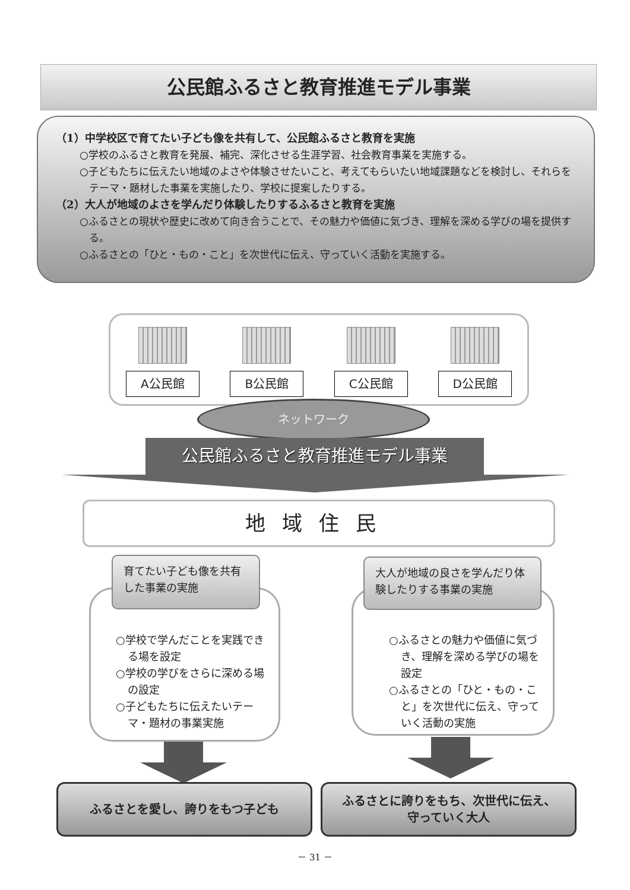公民館ふるさと教育推進モデル事業
（1）中学校区で育てたい子ども像を共有して、公民館ふるさと教育を実施
○学校のふるさと教育を発展、補完、深化させる生涯学習、社会教育事業を実施する。
○子どもたちに伝えたい地域のよさや体験させたいこと、考えてもらいたい地域課題などを検討し、それらをテーマ・題材した事業を実施したり、学校に提案したりする。
（2）大人が地域のよさを学んだり体験したりするふるさと教育を実施
○ふるさとの現状や歴史に改めて向き合うことで、その魅力や価値に気づき、理解を深める学びの場を提供する。
○ふるさとの「ひと・もの・こと」を次世代に伝え、守っていく活動を実施する。
A公民館 B公民館 C公民館 D公民館
ネットワーク
公民館ふるさと教育推進モデル事業
地域住民
○学校で学んだことを実践できる場を設定
○学校の学びをさらに深める場の設定
○子どもたちに伝えたいテーマ・題材の事業実施
育てたい子ども像を共有した事業の実施
○ふるさとの魅力や価値に気づき、理解を深める学びの場を設定
○ふるさとの「ひと・もの・こと」を次世代に伝え、守っていく活動の実施
大人が地域の良さを学んだり体験したりする事業の実施
ふるさとを愛し、誇りをもつ子ども
ふるさとに誇りをもち、次世代に伝え、
守っていく大人
－ 31 －